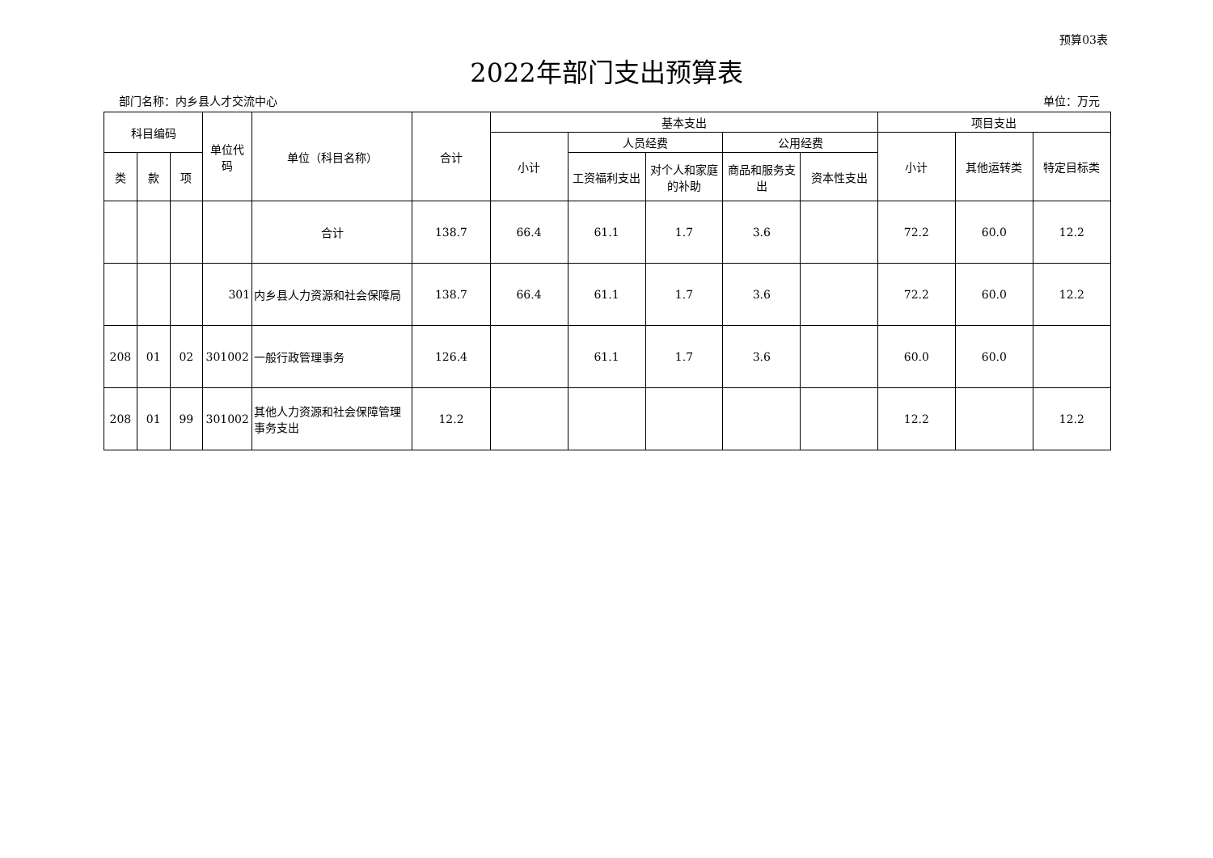预算03表
2022年部门支出预算表
部门名称：内乡县人才交流中心 单位：万元
| 科目编码 | | | 单位代码 | 单位（科目名称） | 合计 | 基本支出 | | | | | 项目支出 | | |
| --- | --- | --- | --- | --- | --- | --- | --- | --- | --- | --- | --- | --- | --- |
| | | | | | | 小计 | 人员经费 | | 公用经费 | | 小计 | 其他运转类 | 特定目标类 |
| 类 | 款 | 项 | | | | | 工资福利支出 | 对个人和家庭的补助 | 商品和服务支出 | 资本性支出 | | | |
| | | | | 合计 | 138.7 | 66.4 | 61.1 | 1.7 | 3.6 | | 72.2 | 60.0 | 12.2 |
| | | | 301 | 内乡县人力资源和社会保障局 | 138.7 | 66.4 | 61.1 | 1.7 | 3.6 | | 72.2 | 60.0 | 12.2 |
| 208 | 01 | 02 | 301002 | 一般行政管理事务 | 126.4 | | 61.1 | 1.7 | 3.6 | | 60.0 | 60.0 | |
| 208 | 01 | 99 | 301002 | 其他人力资源和社会保障管理事务支出 | 12.2 | | | | | | 12.2 | | 12.2 |